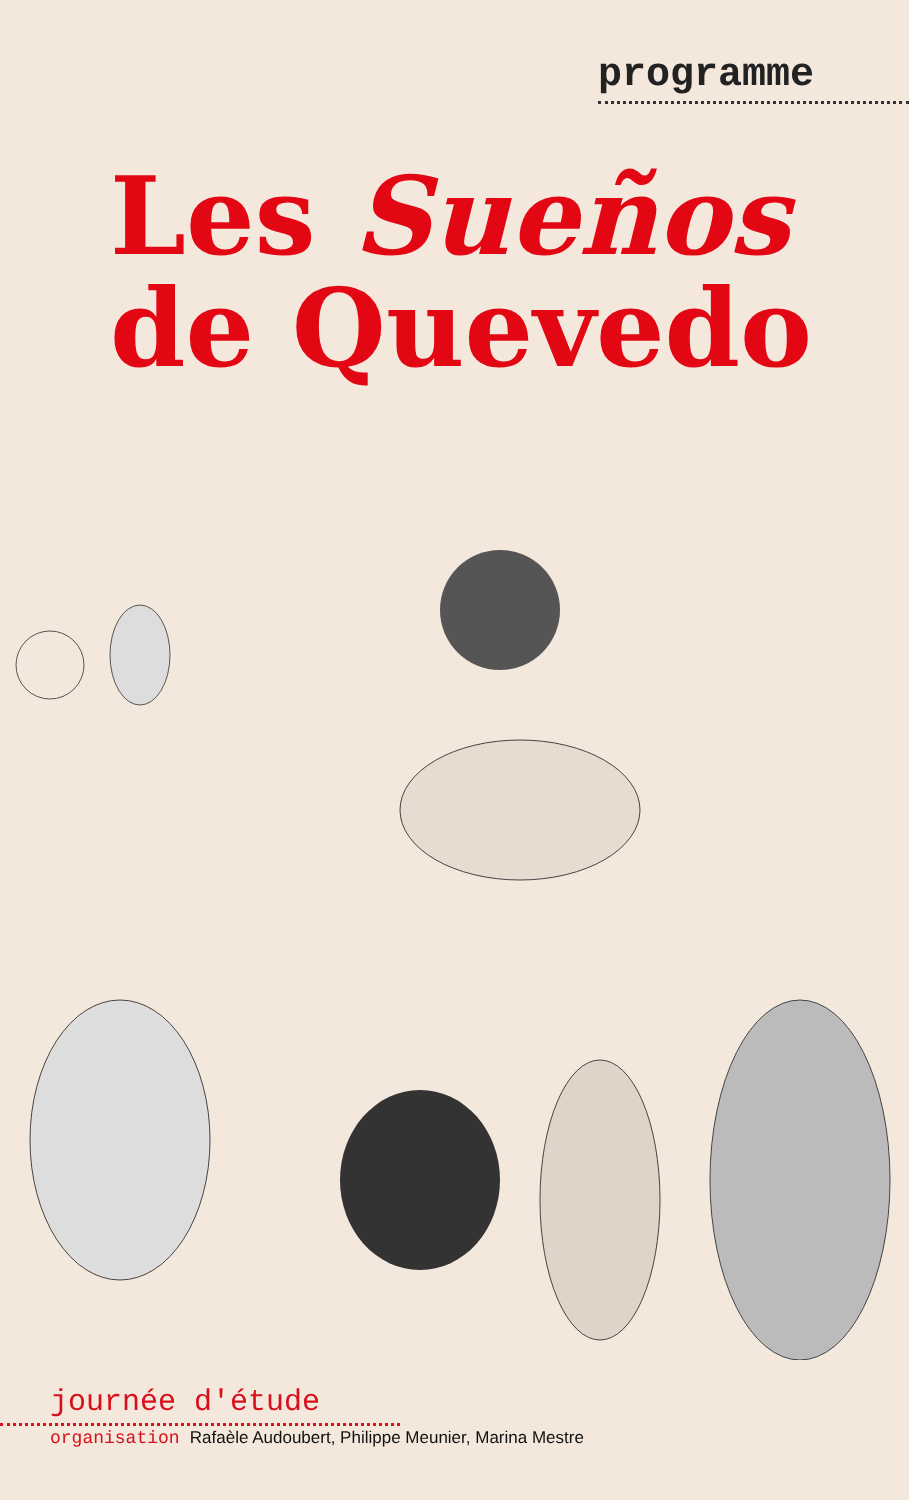programme
Les Sueños
de Quevedo
journée d'étude
organisation Rafaèle Audoubert, Philippe Meunier, Marina Mestre